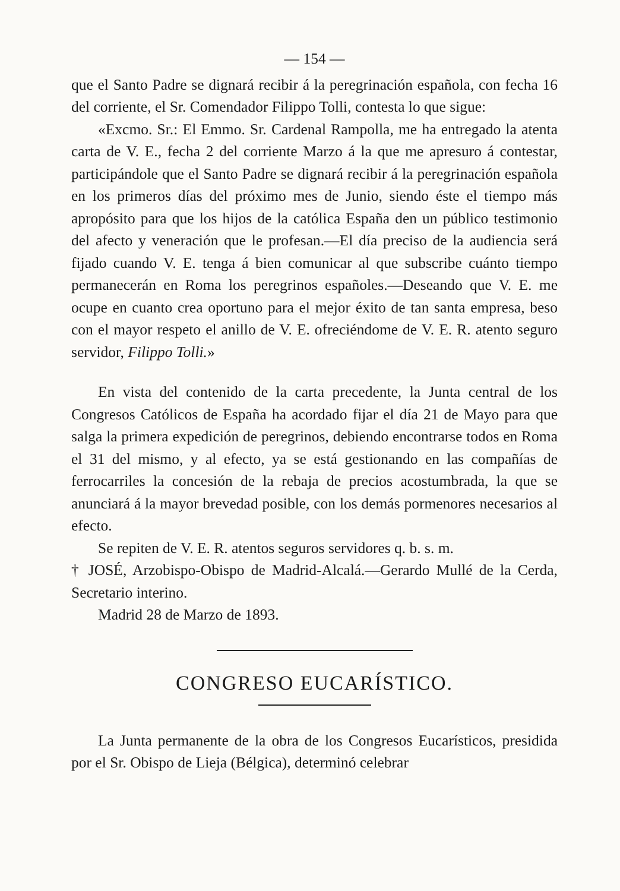— 154 —
que el Santo Padre se dignará recibir á la peregrinación española, con fecha 16 del corriente, el Sr. Comendador Filippo Tolli, contesta lo que sigue:
«Excmo. Sr.: El Emmo. Sr. Cardenal Rampolla, me ha entregado la atenta carta de V. E., fecha 2 del corriente Marzo á la que me apresuro á contestar, participándole que el Santo Padre se dignará recibir á la peregrinación española en los primeros días del próximo mes de Junio, siendo éste el tiempo más apropósito para que los hijos de la católica España den un público testimonio del afecto y veneración que le profesan.—El día preciso de la audiencia será fijado cuando V. E. tenga á bien comunicar al que subscribe cuánto tiempo permanecerán en Roma los peregrinos españoles.—Deseando que V. E. me ocupe en cuanto crea oportuno para el mejor éxito de tan santa empresa, beso con el mayor respeto el anillo de V. E. ofreciéndome de V. E. R. atento seguro servidor, Filippo Tolli.»
En vista del contenido de la carta precedente, la Junta central de los Congresos Católicos de España ha acordado fijar el día 21 de Mayo para que salga la primera expedición de peregrinos, debiendo encontrarse todos en Roma el 31 del mismo, y al efecto, ya se está gestionando en las compañías de ferrocarriles la concesión de la rebaja de precios acostumbrada, la que se anunciará á la mayor brevedad posible, con los demás pormenores necesarios al efecto.
Se repiten de V. E. R. atentos seguros servidores q. b. s. m.
† JOSÉ, Arzobispo-Obispo de Madrid-Alcalá.—Gerardo Mullé de la Cerda, Secretario interino.
Madrid 28 de Marzo de 1893.
CONGRESO EUCARÍSTICO.
La Junta permanente de la obra de los Congresos Eucarísticos, presidida por el Sr. Obispo de Lieja (Bélgica), determinó celebrar